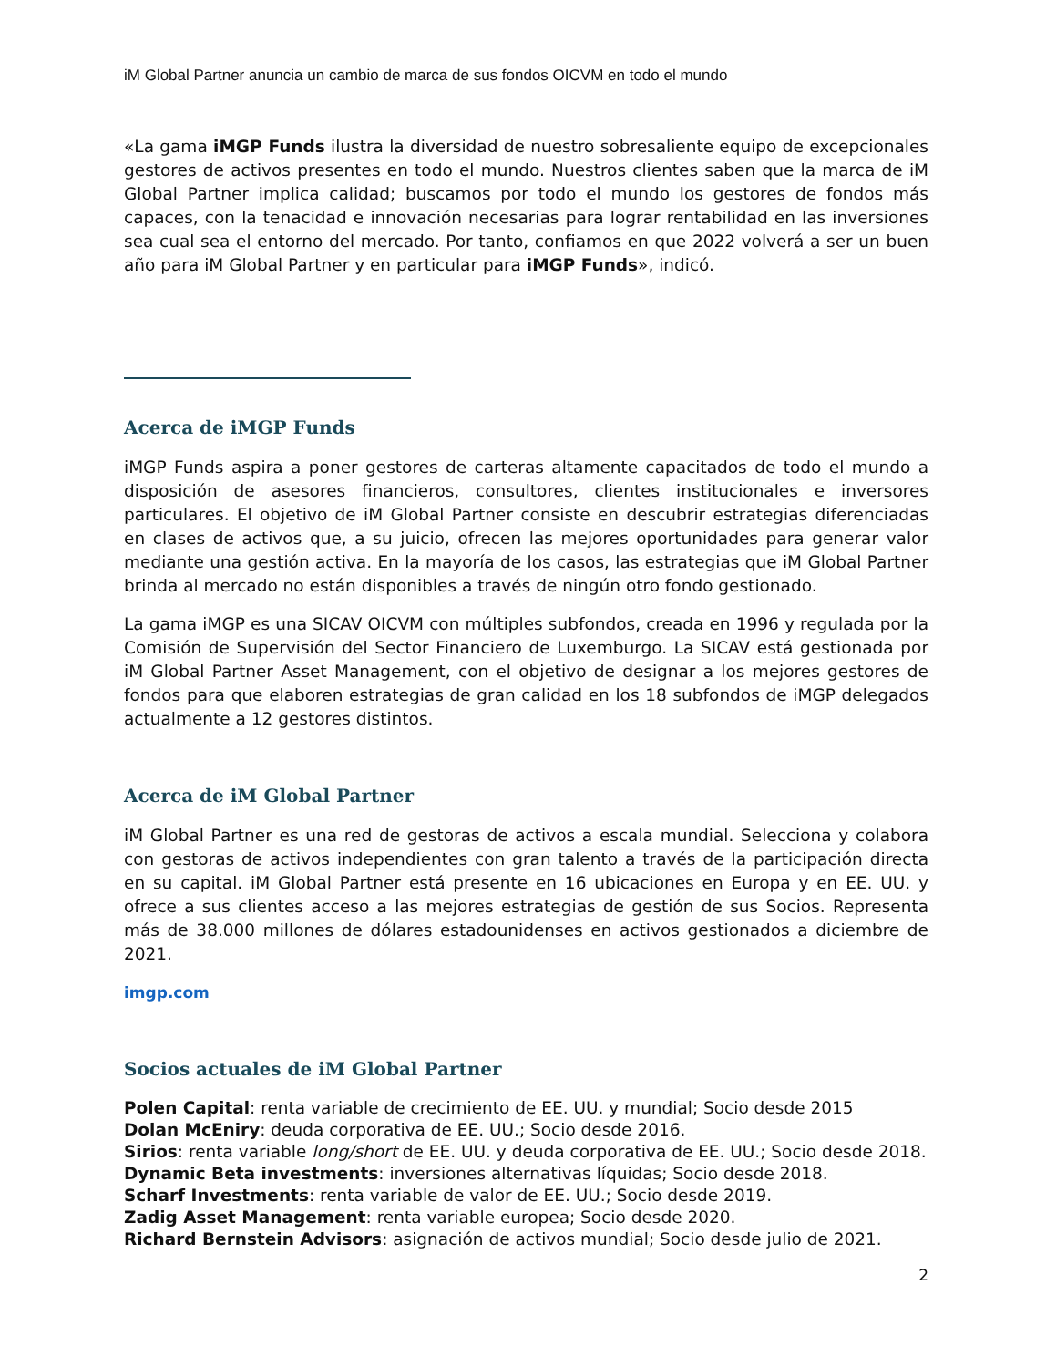iM Global Partner anuncia un cambio de marca de sus fondos OICVM en todo el mundo
«La gama iMGP Funds ilustra la diversidad de nuestro sobresaliente equipo de excepcionales gestores de activos presentes en todo el mundo. Nuestros clientes saben que la marca de iM Global Partner implica calidad; buscamos por todo el mundo los gestores de fondos más capaces, con la tenacidad e innovación necesarias para lograr rentabilidad en las inversiones sea cual sea el entorno del mercado. Por tanto, confiamos en que 2022 volverá a ser un buen año para iM Global Partner y en particular para iMGP Funds», indicó.
Acerca de iMGP Funds
iMGP Funds aspira a poner gestores de carteras altamente capacitados de todo el mundo a disposición de asesores financieros, consultores, clientes institucionales e inversores particulares. El objetivo de iM Global Partner consiste en descubrir estrategias diferenciadas en clases de activos que, a su juicio, ofrecen las mejores oportunidades para generar valor mediante una gestión activa. En la mayoría de los casos, las estrategias que iM Global Partner brinda al mercado no están disponibles a través de ningún otro fondo gestionado.
La gama iMGP es una SICAV OICVM con múltiples subfondos, creada en 1996 y regulada por la Comisión de Supervisión del Sector Financiero de Luxemburgo. La SICAV está gestionada por iM Global Partner Asset Management, con el objetivo de designar a los mejores gestores de fondos para que elaboren estrategias de gran calidad en los 18 subfondos de iMGP delegados actualmente a 12 gestores distintos.
Acerca de iM Global Partner
iM Global Partner es una red de gestoras de activos a escala mundial. Selecciona y colabora con gestoras de activos independientes con gran talento a través de la participación directa en su capital. iM Global Partner está presente en 16 ubicaciones en Europa y en EE. UU. y ofrece a sus clientes acceso a las mejores estrategias de gestión de sus Socios. Representa más de 38.000 millones de dólares estadounidenses en activos gestionados a diciembre de 2021.
imgp.com
Socios actuales de iM Global Partner
Polen Capital: renta variable de crecimiento de EE. UU. y mundial; Socio desde 2015
Dolan McEniry: deuda corporativa de EE. UU.; Socio desde 2016.
Sirios: renta variable long/short de EE. UU. y deuda corporativa de EE. UU.; Socio desde 2018.
Dynamic Beta investments: inversiones alternativas líquidas; Socio desde 2018.
Scharf Investments: renta variable de valor de EE. UU.; Socio desde 2019.
Zadig Asset Management: renta variable europea; Socio desde 2020.
Richard Bernstein Advisors: asignación de activos mundial; Socio desde julio de 2021.
2